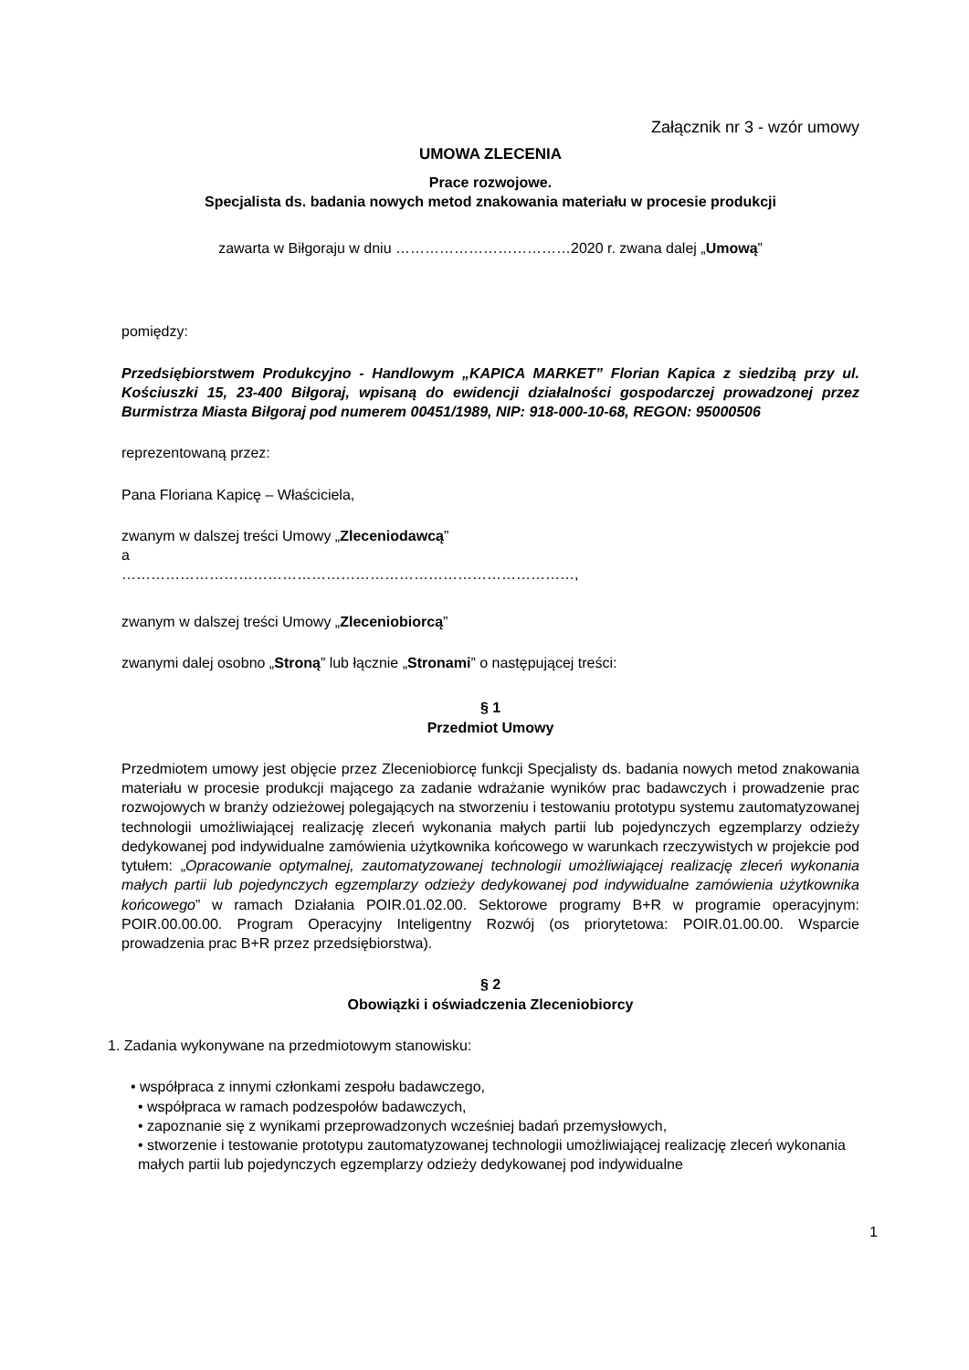Załącznik nr 3 - wzór umowy
UMOWA ZLECENIA
Prace rozwojowe.
Specjalista ds. badania nowych metod znakowania materiału w procesie produkcji
zawarta w Biłgoraju w dniu ………………………………2020 r. zwana dalej „Umową”
pomiędzy:
Przedsiębiorstwem Produkcyjno - Handlowym „KAPICA MARKET” Florian Kapica z siedzibą przy ul. Kościuszki 15, 23-400 Biłgoraj, wpisaną do ewidencji działalności gospodarczej prowadzonej przez Burmistrza Miasta Biłgoraj pod numerem 00451/1989, NIP: 918-000-10-68, REGON: 95000506
reprezentowaną przez:
Pana Floriana Kapicę – Właściciela,
zwanym w dalszej treści Umowy „Zleceniodawcą”
a
…………………………………………………………………………………,
zwanym w dalszej treści Umowy „Zleceniobiorcą”
zwanymi dalej osobno „Stroną” lub łącznie „Stronami” o następującej treści:
§ 1
Przedmiot Umowy
Przedmiotem umowy jest objęcie przez Zleceniobiorcę funkcji Specjalisty ds. badania nowych metod znakowania materiału w procesie produkcji mającego za zadanie wdrażanie wyników prac badawczych i prowadzenie prac rozwojowych w branży odzieżowej polegających na stworzeniu i testowaniu prototypu systemu zautomatyzowanej technologii umożliwiającej realizację zleceń wykonania małych partii lub pojedynczych egzemplarzy odzieży dedykowanej pod indywidualne zamówienia użytkownika końcowego w warunkach rzeczywistych w projekcie pod tytułem: „Opracowanie optymalnej, zautomatyzowanej technologii umożliwiającej realizację zleceń wykonania małych partii lub pojedynczych egzemplarzy odzieży dedykowanej pod indywidualne zamówienia użytkownika końcowego” w ramach Działania POIR.01.02.00. Sektorowe programy B+R w programie operacyjnym: POIR.00.00.00. Program Operacyjny Inteligentny Rozwój (os priorytetowa: POIR.01.00.00. Wsparcie prowadzenia prac B+R przez przedsiębiorstwa).
§ 2
Obowiązki i oświadczenia Zleceniobiorcy
1. Zadania wykonywane na przedmiotowym stanowisku:
• współpraca z innymi członkami zespołu badawczego,
• współpraca w ramach podzespołów badawczych,
• zapoznanie się z wynikami przeprowadzonych wcześniej badań przemysłowych,
• stworzenie i testowanie prototypu zautomatyzowanej technologii umożliwiającej realizację zleceń wykonania małych partii lub pojedynczych egzemplarzy odzieży dedykowanej pod indywidualne
1